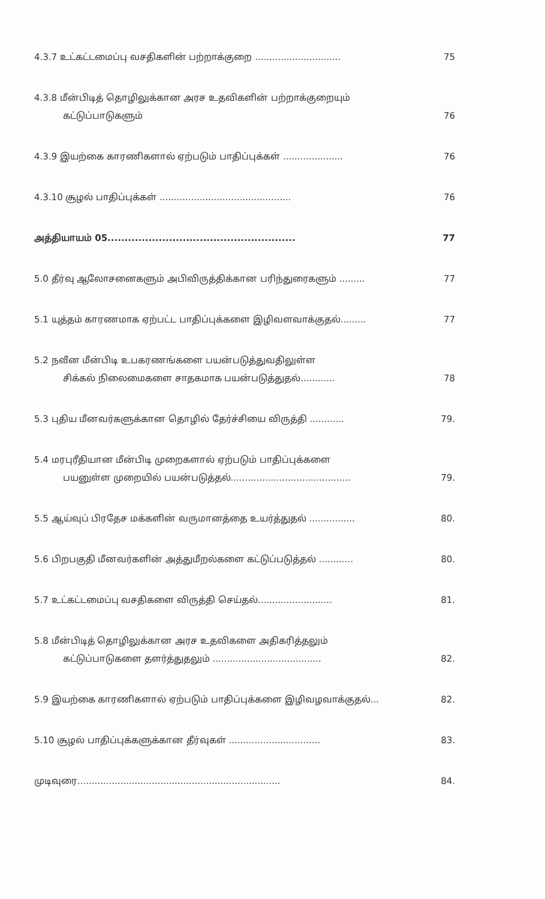4.3.7 உட்கட்டமைப்பு வசதிகளின் பற்றாக்குறை .............................. 75
4.3.8 மீன்பிடித் தொழிலுக்கான அரச உதவிகளின் பற்றாக்குறையும்
கட்டுப்பாடுகளும் 76
4.3.9 இயற்கை காரணிகளால் ஏற்படும் பாதிப்புக்கள் ..................... 76
4.3.10 சூழல் பாதிப்புக்கள் .............................................. 76
அத்தியாயம் 05....................................................... 77
5.0 தீர்வு ஆலோசனைகளும் அபிவிருத்திக்கான பரிந்துரைகளும் ......... 77
5.1 யுத்தம் காரணமாக ஏற்பட்ட பாதிப்புக்களை இழிவளவாக்குதல்......... 77
5.2 நவீன மீன்பிடி உபகரணங்களை பயன்படுத்துவதிலுள்ள
சிக்கல் நிலைமைகளை சாதகமாக பயன்படுத்துதல்............ 78
5.3 புதிய மீனவர்களுக்கான தொழில் தேர்ச்சியை விருத்தி ............ 79.
5.4 மரபுரீதியான மீன்பிடி முறைகளால் ஏற்படும் பாதிப்புக்களை
பயனுள்ள முறையில் பயன்படுத்தல்.......................................... 79.
5.5 ஆய்வுப் பிரதேச மக்களின் வருமானத்தை உயர்த்துதல் ................ 80.
5.6 பிறபகுதி மீனவர்களின் அத்துமீறல்களை கட்டுப்படுத்தல் ............ 80.
5.7 உட்கட்டமைப்பு வசதிகளை விருத்தி செய்தல்.......................... 81.
5.8 மீன்பிடித் தொழிலுக்கான அரச உதவிகளை அதிகரித்தலும்
கட்டுப்பாடுகளை தளர்த்துதலும் ...................................... 82.
5.9 இயற்கை காரணிகளால் ஏற்படும் பாதிப்புக்களை இழிவழவாக்குதல்... 82.
5.10 சூழல் பாதிப்புக்களுக்கான தீர்வுகள் ................................ 83.
முடிவுரை....................................................................... 84.